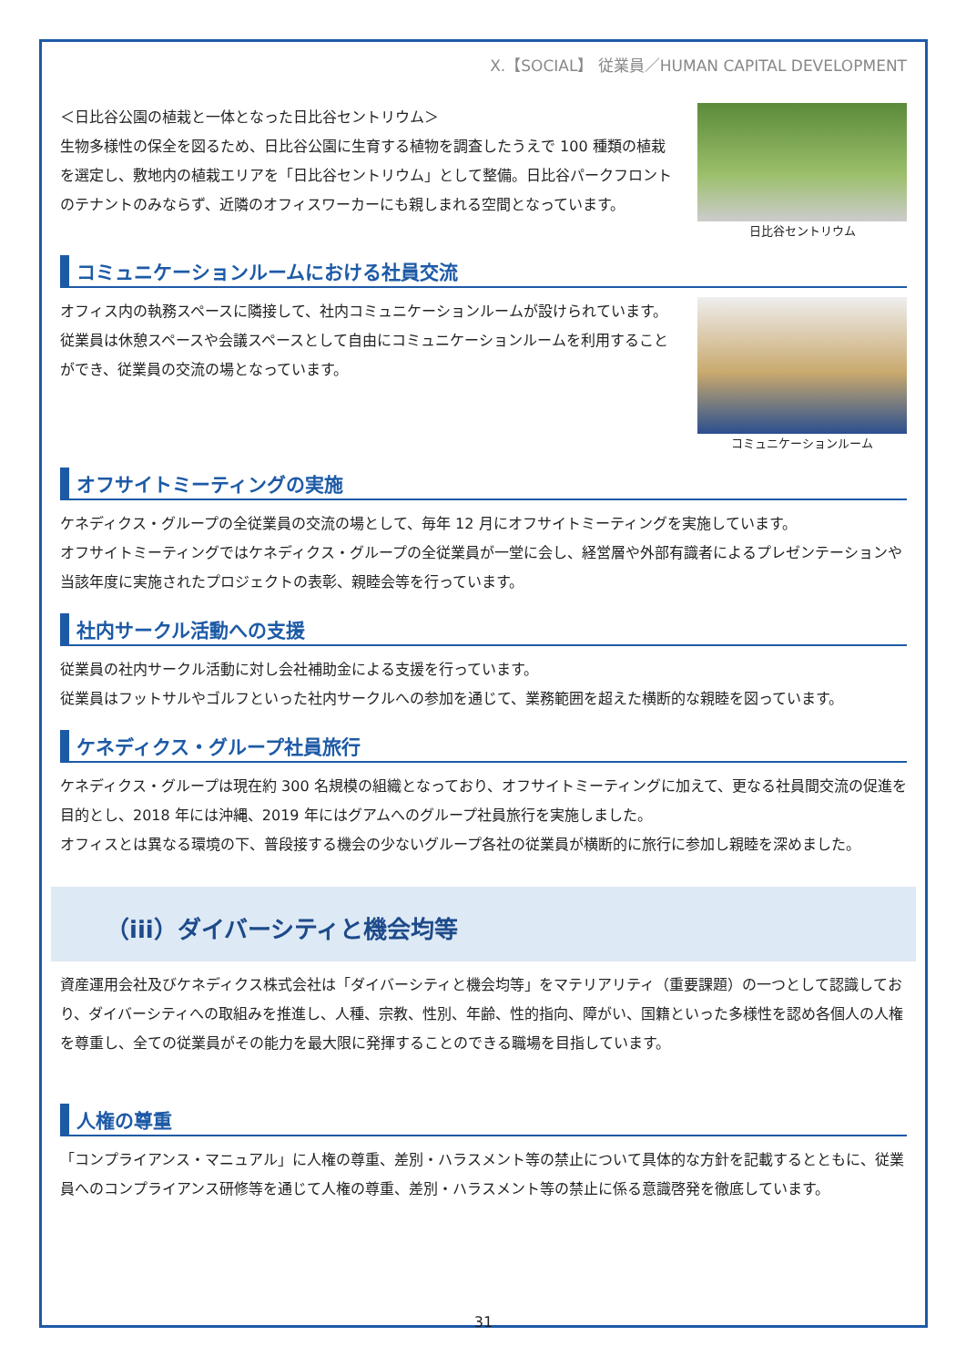X.【SOCIAL】 従業員／HUMAN CAPITAL DEVELOPMENT
＜日比谷公園の植栽と一体となった日比谷セントリウム＞
生物多様性の保全を図るため、日比谷公園に生育する植物を調査したうえで 100 種類の植栽を選定し、敷地内の植栽エリアを「日比谷セントリウム」として整備。日比谷パークフロントのテナントのみならず、近隣のオフィスワーカーにも親しまれる空間となっています。
日比谷セントリウム
コミュニケーションルームにおける社員交流
オフィス内の執務スペースに隣接して、社内コミュニケーションルームが設けられています。
従業員は休憩スペースや会議スペースとして自由にコミュニケーションルームを利用することができ、従業員の交流の場となっています。
コミュニケーションルーム
オフサイトミーティングの実施
ケネディクス・グループの全従業員の交流の場として、毎年 12 月にオフサイトミーティングを実施しています。
オフサイトミーティングではケネディクス・グループの全従業員が一堂に会し、経営層や外部有識者によるプレゼンテーションや当該年度に実施されたプロジェクトの表彰、親睦会等を行っています。
社内サークル活動への支援
従業員の社内サークル活動に対し会社補助金による支援を行っています。
従業員はフットサルやゴルフといった社内サークルへの参加を通じて、業務範囲を超えた横断的な親睦を図っています。
ケネディクス・グループ社員旅行
ケネディクス・グループは現在約 300 名規模の組織となっており、オフサイトミーティングに加えて、更なる社員間交流の促進を目的とし、2018 年には沖縄、2019 年にはグアムへのグループ社員旅行を実施しました。
オフィスとは異なる環境の下、普段接する機会の少ないグループ各社の従業員が横断的に旅行に参加し親睦を深めました。
（iii）ダイバーシティと機会均等
資産運用会社及びケネディクス株式会社は「ダイバーシティと機会均等」をマテリアリティ（重要課題）の一つとして認識しており、ダイバーシティへの取組みを推進し、人種、宗教、性別、年齢、性的指向、障がい、国籍といった多様性を認め各個人の人権を尊重し、全ての従業員がその能力を最大限に発揮することのできる職場を目指しています。
人権の尊重
「コンプライアンス・マニュアル」に人権の尊重、差別・ハラスメント等の禁止について具体的な方針を記載するとともに、従業員へのコンプライアンス研修等を通じて人権の尊重、差別・ハラスメント等の禁止に係る意識啓発を徹底しています。
31